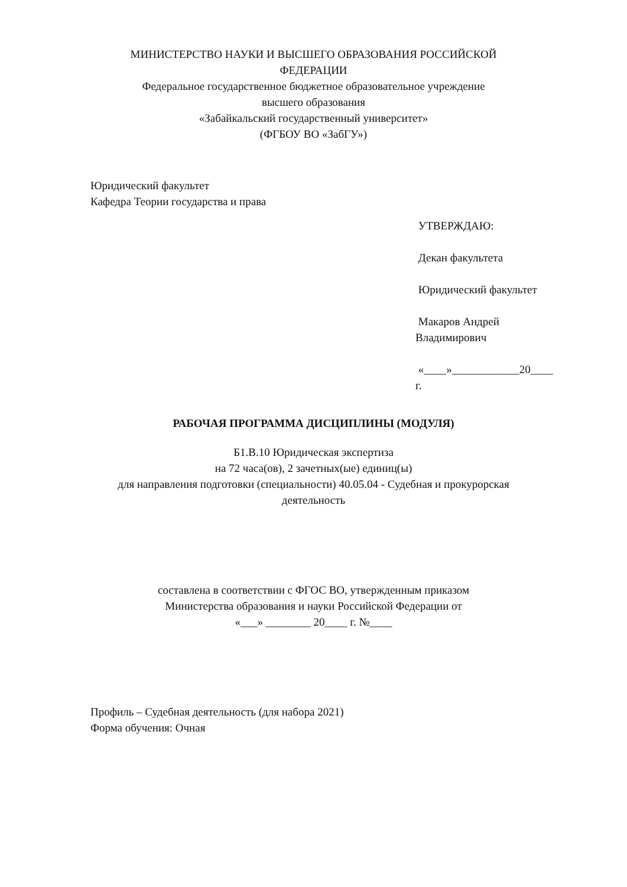МИНИСТЕРСТВО НАУКИ И ВЫСШЕГО ОБРАЗОВАНИЯ РОССИЙСКОЙ
ФЕДЕРАЦИИ
Федеральное государственное бюджетное образовательное учреждение
высшего образования
«Забайкальский государственный университет»
(ФГБОУ ВО «ЗабГУ»)
Юридический факультет
Кафедра Теории государства и права
УТВЕРЖДАЮ:
Декан факультета
Юридический факультет
Макаров Андрей
Владимирович
«____»____________20____
г.
РАБОЧАЯ ПРОГРАММА ДИСЦИПЛИНЫ (МОДУЛЯ)
Б1.В.10 Юридическая экспертиза
на 72 часа(ов), 2 зачетных(ые) единиц(ы)
для направления подготовки (специальности) 40.05.04 - Судебная и прокурорская
деятельность
составлена в соответствии с ФГОС ВО, утвержденным приказом
Министерства образования и науки Российской Федерации от
«___» ________ 20____ г. №____
Профиль – Судебная деятельность (для набора 2021)
Форма обучения: Очная